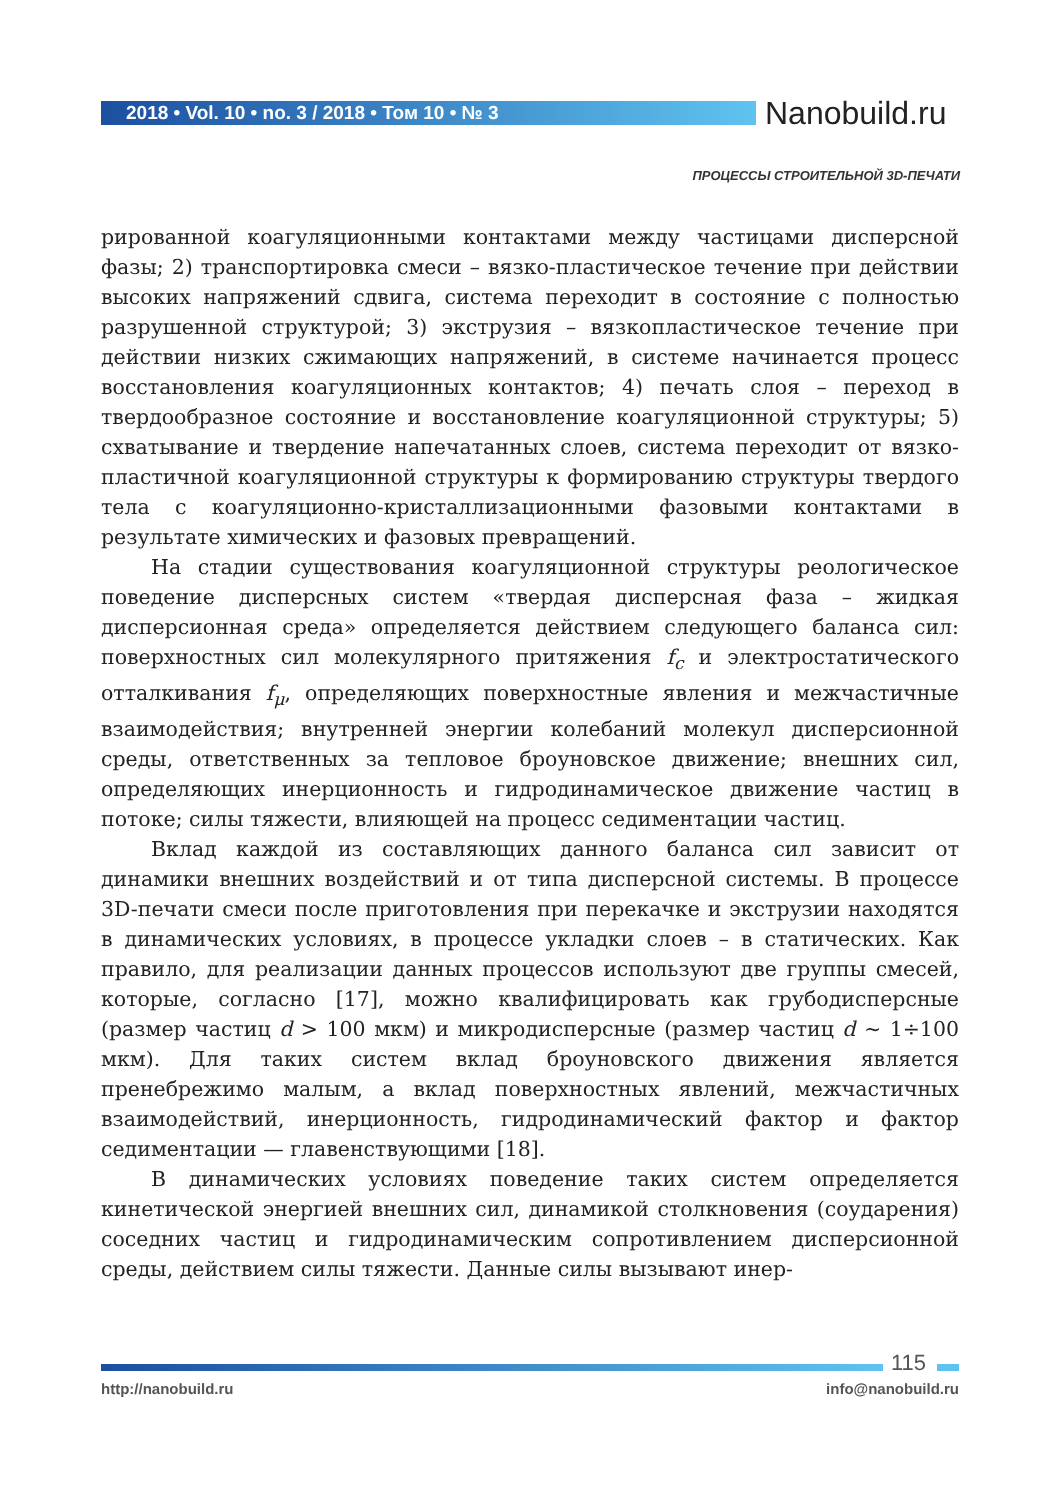2018 • Vol. 10 • no. 3 / 2018 • Том 10 • № 3 Nanobuild.ru
ПРОЦЕССЫ СТРОИТЕЛЬНОЙ 3D-ПЕЧАТИ
рированной коагуляционными контактами между частицами дисперсной фазы; 2) транспортировка смеси – вязко-пластическое течение при действии высоких напряжений сдвига, система переходит в состояние с полностью разрушенной структурой; 3) экструзия – вязкопластическое течение при действии низких сжимающих напряжений, в системе начинается процесс восстановления коагуляционных контактов; 4) печать слоя – переход в твердообразное состояние и восстановление коагуляционной структуры; 5) схватывание и твердение напечатанных слоев, система переходит от вязко-пластичной коагуляционной структуры к формированию структуры твердого тела с коагуляционно-кристаллизационными фазовыми контактами в результате химических и фазовых превращений.
На стадии существования коагуляционной структуры реологическое поведение дисперсных систем «твердая дисперсная фаза – жидкая дисперсионная среда» определяется действием следующего баланса сил: поверхностных сил молекулярного притяжения f<sub>c</sub> и электростатического отталкивания f<sub>μ</sub>, определяющих поверхностные явления и межчастичные взаимодействия; внутренней энергии колебаний молекул дисперсионной среды, ответственных за тепловое броуновское движение; внешних сил, определяющих инерционность и гидродинамическое движение частиц в потоке; силы тяжести, влияющей на процесс седиментации частиц.
Вклад каждой из составляющих данного баланса сил зависит от динамики внешних воздействий и от типа дисперсной системы. В процессе 3D-печати смеси после приготовления при перекачке и экструзии находятся в динамических условиях, в процессе укладки слоев – в статических. Как правило, для реализации данных процессов используют две группы смесей, которые, согласно [17], можно квалифицировать как грубодисперсные (размер частиц d > 100 мкм) и микродисперсные (размер частиц d ~ 1÷100 мкм). Для таких систем вклад броуновского движения является пренебрежимо малым, а вклад поверхностных явлений, межчастичных взаимодействий, инерционность, гидродинамический фактор и фактор седиментации — главенствующими [18].
В динамических условиях поведение таких систем определяется кинетической энергией внешних сил, динамикой столкновения (соударения) соседних частиц и гидродинамическим сопротивлением дисперсионной среды, действием силы тяжести. Данные силы вызывают инер-
115
http://nanobuild.ru info@nanobuild.ru